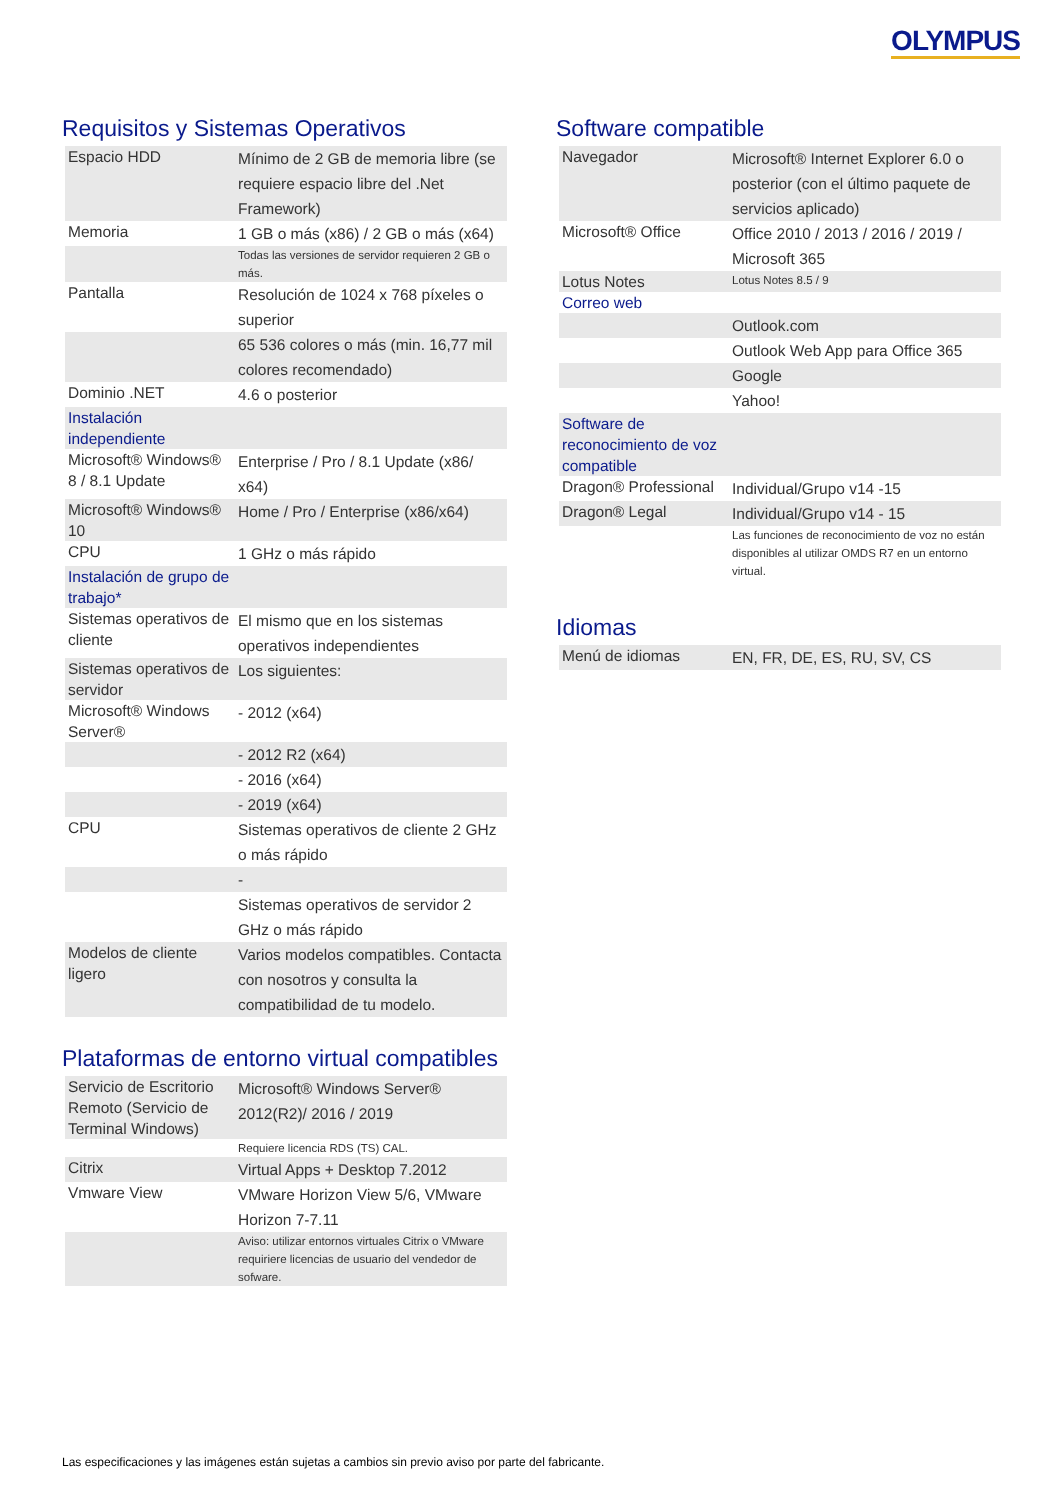OLYMPUS
Requisitos y Sistemas Operativos
| Espacio HDD | Mínimo de 2 GB de memoria libre (se requiere espacio libre del .Net Framework) |
| Memoria | 1 GB o más (x86) / 2 GB o más (x64) |
| | Todas las versiones de servidor requieren 2 GB o más. |
| Pantalla | Resolución de 1024 x 768 píxeles o superior |
| | 65 536 colores o más (min. 16,77 mil colores recomendado) |
| Dominio .NET | 4.6 o posterior |
| Instalación independiente | |
| Microsoft® Windows® 8 / 8.1 Update | Enterprise / Pro / 8.1 Update (x86/ x64) |
| Microsoft® Windows® 10 | Home / Pro / Enterprise (x86/x64) |
| CPU | 1 GHz o más rápido |
| Instalación de grupo de trabajo* | |
| Sistemas operativos de cliente | El mismo que en los sistemas operativos independientes |
| Sistemas operativos de servidor | Los siguientes: |
| Microsoft® Windows Server® | - 2012 (x64) |
| | - 2012 R2 (x64) |
| | - 2016 (x64) |
| | - 2019 (x64) |
| CPU | Sistemas operativos de cliente 2 GHz o más rápido |
| | - |
| | Sistemas operativos de servidor 2 GHz o más rápido |
| Modelos de cliente ligero | Varios modelos compatibles. Contacta con nosotros y consulta la compatibilidad de tu modelo. |
Plataformas de entorno virtual compatibles
| Servicio de Escritorio Remoto (Servicio de Terminal Windows) | Microsoft® Windows Server® 2012(R2)/ 2016 / 2019 |
| | Requiere licencia RDS (TS) CAL. |
| Citrix | Virtual Apps + Desktop 7.2012 |
| Vmware View | VMware Horizon View 5/6, VMware Horizon 7-7.11 |
| | Aviso: utilizar entornos virtuales Citrix o VMware requiriere licencias de usuario del vendedor de sofware. |
Software compatible
| Navegador | Microsoft® Internet Explorer 6.0 o posterior (con el último paquete de servicios aplicado) |
| Microsoft® Office | Office 2010 / 2013 / 2016 / 2019 / Microsoft 365 |
| Lotus Notes | Lotus Notes 8.5 / 9 |
| Correo web | |
| | Outlook.com |
| | Outlook Web App para Office 365 |
| | Google |
| | Yahoo! |
| Software de reconocimiento de voz compatible | |
| Dragon® Professional | Individual/Grupo v14 -15 |
| Dragon® Legal | Individual/Grupo v14 - 15 |
| | Las funciones de reconocimiento de voz no están disponibles al utilizar OMDS R7 en un entorno virtual. |
Idiomas
| Menú de idiomas | EN, FR, DE, ES, RU, SV, CS |
Las especificaciones y las imágenes están sujetas a cambios sin previo aviso por parte del fabricante.